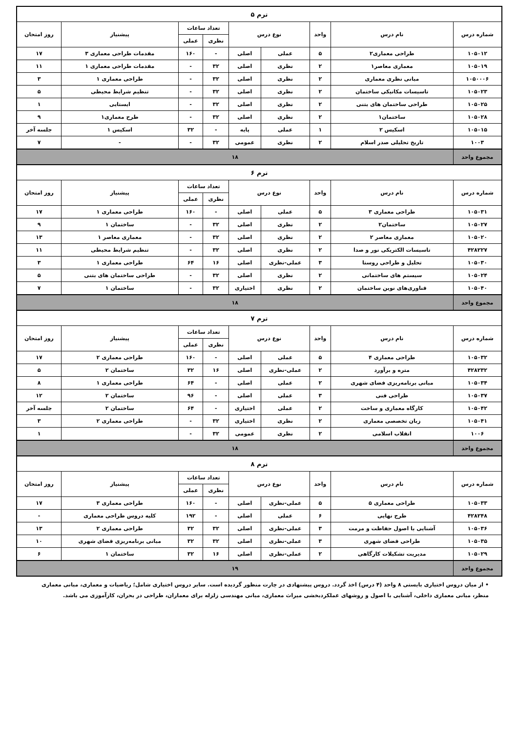| ترم ۵ | | | | | | | | |
| شماره درس | نام درس | واحد | نوع درس | | تعداد ساعات | | پیشنیاز | روز امتحان |
| | | | | | نظری | عملی | | |
| ۱۰۵۰۱۲ | طراحی معماری۲ | ۵ | عملی | اصلی | - | ۱۶۰ | مقدمات طراحی معماری ۳ | ۱۷ |
| ۱۰۵۰۱۹ | معماری معاصر۱ | ۲ | نظری | اصلی | ۳۲ | - | مقدمات طراحی معماری ۱ | ۱۱ |
| ۱۰۵۰۰۰۶ | مبانی نظری معماری | ۲ | نظری | اصلی | ۳۲ | - | طراحی معماری ۱ | ۳ |
| ۱۰۵۰۲۳ | تاسیسات مکانیکی ساختمان | ۲ | نظری | اصلی | ۳۲ | - | تنظیم شرایط محیطی | ۵ |
| ۱۰۵۰۲۵ | طراحی ساختمان های بتنی | ۲ | نظری | اصلی | ۳۲ | - | ایستایی | ۱ |
| ۱۰۵۰۲۸ | ساختمان۱ | ۲ | نظری | اصلی | ۳۲ | - | طرح معماری۱ | ۹ |
| ۱۰۵۰۱۵ | اسکیس ۲ | ۱ | عملی | پایه | - | ۳۲ | اسکیس ۱ | جلسه آخر |
| ۱۰۰۳ | تاریخ تحلیلی صدر اسلام | ۲ | نظری | عمومی | ۳۲ | - | - | ۷ |
| مجموع واحد | ۱۸ | | | | | | | |
| ترم ۶ | | | | | | | | |
| شماره درس | نام درس | واحد | نوع درس | | تعداد ساعات | | پیشنیاز | روز امتحان |
| | | | | | نظری | عملی | | |
| ۱۰۵۰۳۱ | طراحی معماری ۳ | ۵ | عملی | اصلی | - | ۱۶۰ | طراحی معماری ۱ | ۱۷ |
| ۱۰۵۰۲۷ | ساختمان۲ | ۲ | نظری | اصلی | ۳۲ | - | ساختمان ۱ | ۹ |
| ۱۰۵۰۲۰ | معماری معاصر ۲ | ۲ | نظری | اصلی | ۳۲ | - | معماری معاصر ۱ | ۱۳ |
| ۴۲۸۲۲۷ | تاسیسات الکتریکی نور و صدا | ۲ | نظری | اصلی | ۳۲ | - | تنظیم شرایط محیطی | ۱۱ |
| ۱۰۵۰۳۰ | تحلیل و طراحی روستا | ۳ | عملی-نظری | اصلی | ۱۶ | ۶۴ | طراحی معماری ۱ | ۳ |
| ۱۰۵۰۲۴ | سیستم های ساختمانی | ۲ | نظری | اصلی | ۳۲ | - | طراحی ساختمان های بتنی | ۵ |
| ۱۰۵۰۴۰ | فناوری‌های نوین ساختمان | ۲ | نظری | اختیاری | ۳۲ | - | ساختمان ۱ | ۷ |
| مجموع واحد | ۱۸ | | | | | | | |
| ترم ۷ | | | | | | | | |
| شماره درس | نام درس | واحد | نوع درس | | تعداد ساعات | | پیشنیاز | روز امتحان |
| | | | | | نظری | عملی | | |
| ۱۰۵۰۳۲ | طراحی معماری ۴ | ۵ | عملی | اصلی | - | ۱۶۰ | طراحی معماری ۲ | ۱۷ |
| ۴۲۸۲۳۲ | متره و برآورد | ۲ | عملی-نظری | اصلی | ۱۶ | ۳۲ | ساختمان ۲ | ۵ |
| ۱۰۵۰۳۴ | مبانی برنامه‌ریزی فضای شهری | ۲ | عملی | اصلی | - | ۶۴ | طراحی معماری ۱ | ۸ |
| ۱۰۵۰۳۷ | طراحی فنی | ۳ | عملی | اصلی | - | ۹۶ | ساختمان ۲ | ۱۲ |
| ۱۰۵۰۴۲ | کارگاه معماری و ساخت | ۲ | عملی | اختیاری | - | ۶۴ | ساختمان ۲ | جلسه آخر |
| ۱۰۵۰۴۱ | زبان تخصصی معماری | ۲ | نظری | اختیاری | ۳۲ | - | طراحی معماری ۲ | ۳ |
| ۱۰۰۶ | انقلاب اسلامی | ۲ | نظری | عمومی | ۳۲ | - | | ۱ |
| مجموع واحد | ۱۸ | | | | | | | |
| ترم ۸ | | | | | | | | |
| شماره درس | نام درس | واحد | نوع درس | | تعداد ساعات | | پیشنیاز | روز امتحان |
| | | | | | نظری | عملی | | |
| ۱۰۵۰۳۳ | طراحی معماری ۵ | ۵ | عملی-نظری | اصلی | - | ۱۶۰ | طراحی معماری ۳ | ۱۷ |
| ۴۲۸۲۴۸ | طرح نهایی | ۶ | عملی | اصلی | - | ۱۹۲ | کلیه دروس طراحی معماری | - |
| ۱۰۵۰۳۶ | آشنایی با اصول حفاظت و مرمت | ۳ | عملی-نظری | اصلی | ۳۲ | ۳۲ | طراحی معماری ۲ | ۱۳ |
| ۱۰۵۰۳۵ | طراحی فضای شهری | ۳ | عملی-نظری | اصلی | ۳۲ | ۳۲ | مبانی برنامه‌ریزی فضای شهری | ۱۰ |
| ۱۰۵۰۲۹ | مدیریت تشکیلات کارگاهی | ۲ | عملی-نظری | اصلی | ۱۶ | ۳۲ | ساختمان ۱ | ۶ |
| مجموع واحد | ۱۹ | | | | | | | |
• از میان دروس اختیاری بایستی ۸ واحد (۴ درس) اخذ گردد. دروس پیشنهادی در چارت منظور گردیده است. سایر دروس اختیاری شامل؛ ریاضیات و معماری، مبانی معماری منظر، مبانی معماری داخلی، آشنایی با اصول و روشهای عملکردبخشی میراث معماری، مبانی مهندسی زلزله برای معماران، طراحی در بحران، کارآموزی می باشد.